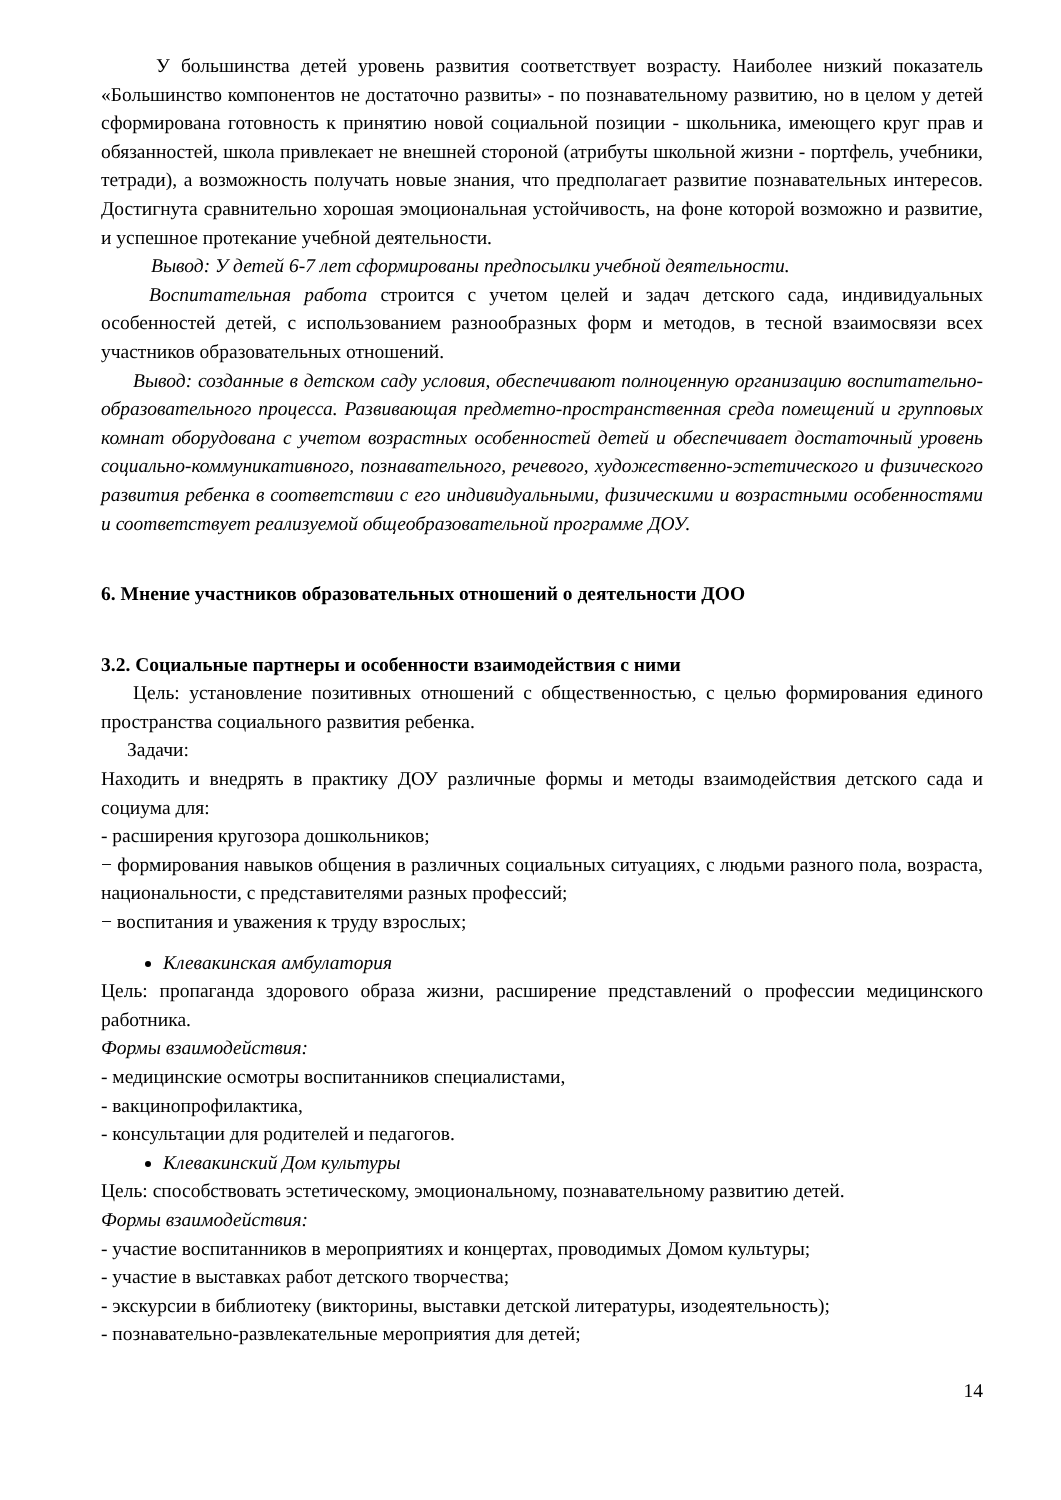У большинства детей уровень развития соответствует возрасту. Наиболее низкий показатель «Большинство компонентов не достаточно развиты» - по познавательному развитию, но в целом у детей сформирована готовность к принятию новой социальной позиции - школьника, имеющего круг прав и обязанностей, школа привлекает не внешней стороной (атрибуты школьной жизни - портфель, учебники, тетради), а возможность получать новые знания, что предполагает развитие познавательных интересов. Достигнута сравнительно хорошая эмоциональная устойчивость, на фоне которой возможно и развитие, и успешное протекание учебной деятельности.
Вывод: У детей 6-7 лет сформированы предпосылки учебной деятельности.
Воспитательная работа строится с учетом целей и задач детского сада, индивидуальных особенностей детей, с использованием разнообразных форм и методов, в тесной взаимосвязи всех участников образовательных отношений.
Вывод: созданные в детском саду условия, обеспечивают полноценную организацию воспитательно-образовательного процесса. Развивающая предметно-пространственная среда помещений и групповых комнат оборудована с учетом возрастных особенностей детей и обеспечивает достаточный уровень социально-коммуникативного, познавательного, речевого, художественно-эстетического и физического развития ребенка в соответствии с его индивидуальными, физическими и возрастными особенностями и соответствует реализуемой общеобразовательной программе ДОУ.
6. Мнение участников образовательных отношений о деятельности ДОО
3.2. Социальные партнеры и особенности взаимодействия с ними
Цель: установление позитивных отношений с общественностью, с целью формирования единого пространства социального развития ребенка.
Задачи:
Находить и внедрять в практику ДОУ различные формы и методы взаимодействия детского сада и социума для:
- расширения кругозора дошкольников;
− формирования навыков общения в различных социальных ситуациях, с людьми разного пола, возраста, национальности, с представителями разных профессий;
− воспитания и уважения к труду взрослых;
Клевакинская амбулатория
Цель: пропаганда здорового образа жизни, расширение представлений о профессии медицинского работника.
Формы взаимодействия:
- медицинские осмотры воспитанников специалистами,
- вакцинопрофилактика,
- консультации для родителей и педагогов.
Клевакинский Дом культуры
Цель: способствовать эстетическому, эмоциональному, познавательному развитию детей.
Формы взаимодействия:
- участие воспитанников в мероприятиях и концертах, проводимых Домом культуры;
- участие в выставках работ детского творчества;
- экскурсии в библиотеку (викторины, выставки детской литературы, изодеятельность);
- познавательно-развлекательные мероприятия для детей;
14